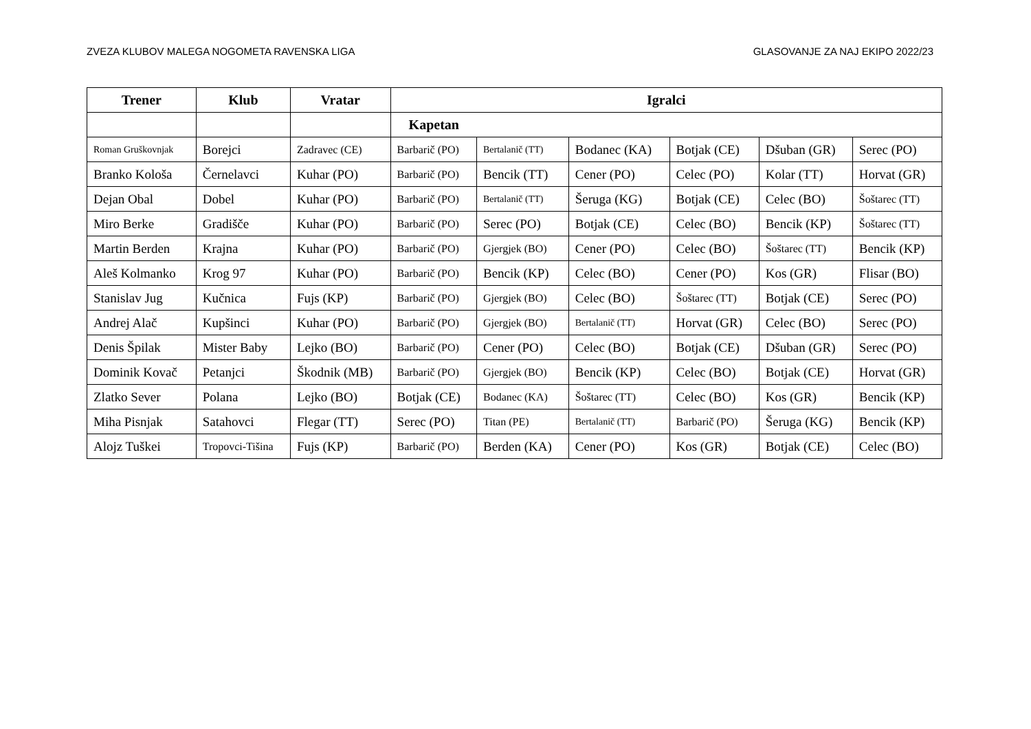ZVEZA KLUBOV MALEGA NOGOMETA RAVENSKA LIGA GLASOVANJE ZA NAJ EKIPO 2022/23
| Trener | Klub | Vratar | Igralci | | | | | |
| --- | --- | --- | --- | --- | --- | --- | --- | --- |
| | | | Kapetan | | | | | |
| Roman Gruškovnjak | Borejci | Zadravec (CE) | Barbarič (PO) | Bertalanič (TT) | Bodanec (KA) | Botjak (CE) | Dšuban (GR) | Serec (PO) |
| Branko Kološa | Černelavci | Kuhar (PO) | Barbarič (PO) | Bencik (TT) | Cener (PO) | Celec (PO) | Kolar (TT) | Horvat (GR) |
| Dejan Obal | Dobel | Kuhar (PO) | Barbarič (PO) | Bertalanič (TT) | Šeruga (KG) | Botjak (CE) | Celec (BO) | Šoštarec (TT) |
| Miro Berke | Gradišče | Kuhar (PO) | Barbarič (PO) | Serec (PO) | Botjak (CE) | Celec (BO) | Bencik (KP) | Šoštarec (TT) |
| Martin Berden | Krajna | Kuhar (PO) | Barbarič (PO) | Gjergjek (BO) | Cener (PO) | Celec (BO) | Šoštarec (TT) | Bencik (KP) |
| Aleš Kolmanko | Krog 97 | Kuhar (PO) | Barbarič (PO) | Bencik (KP) | Celec (BO) | Cener (PO) | Kos (GR) | Flisar (BO) |
| Stanislav Jug | Kučnica | Fujs (KP) | Barbarič (PO) | Gjergjek (BO) | Celec (BO) | Šoštarec (TT) | Botjak (CE) | Serec (PO) |
| Andrej Alač | Kupšinci | Kuhar (PO) | Barbarič (PO) | Gjergjek (BO) | Bertalanič (TT) | Horvat (GR) | Celec (BO) | Serec (PO) |
| Denis Špilak | Mister Baby | Lejko (BO) | Barbarič (PO) | Cener (PO) | Celec (BO) | Botjak (CE) | Dšuban (GR) | Serec (PO) |
| Dominik Kovač | Petanjci | Škodnik (MB) | Barbarič (PO) | Gjergjek (BO) | Bencik (KP) | Celec (BO) | Botjak (CE) | Horvat (GR) |
| Zlatko Sever | Polana | Lejko (BO) | Botjak (CE) | Bodanec (KA) | Šoštarec (TT) | Celec (BO) | Kos (GR) | Bencik (KP) |
| Miha Pisnjak | Satahovci | Flegar (TT) | Serec (PO) | Titan (PE) | Bertalanič (TT) | Barbarič (PO) | Šeruga (KG) | Bencik (KP) |
| Alojz Tuškei | Tropovci-Tišina | Fujs (KP) | Barbarič (PO) | Berden (KA) | Cener (PO) | Kos (GR) | Botjak (CE) | Celec (BO) |